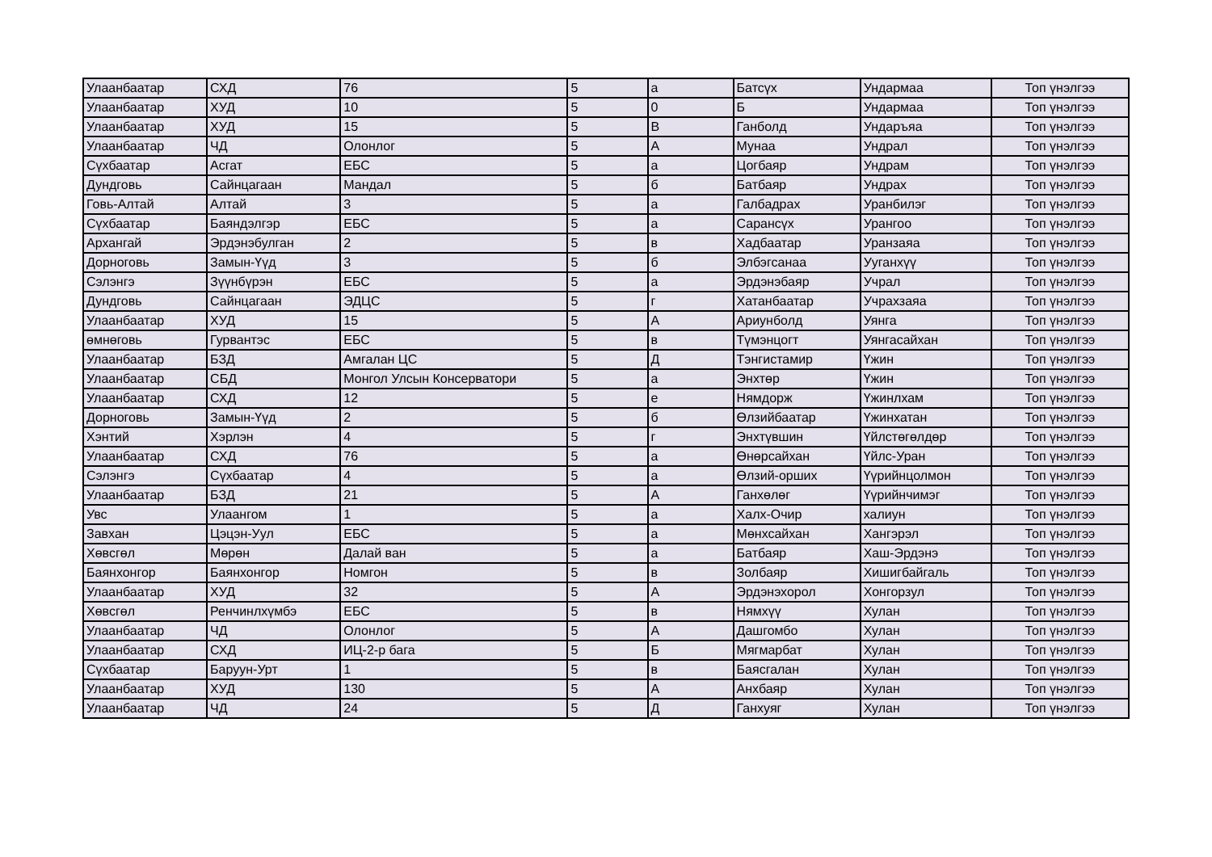| Улаанбаатар | СХД | 76 | 5 | а | Батсүх | Ундармаа | Топ үнэлгээ |
| Улаанбаатар | ХУД | 10 | 5 | 0 | Б | Ундармаа | Топ үнэлгээ |
| Улаанбаатар | ХУД | 15 | 5 | В | Ганболд | Ундаръяа | Топ үнэлгээ |
| Улаанбаатар | ЧД | Олонлог | 5 | А | Мунаа | Ундрал | Топ үнэлгээ |
| Сүхбаатар | Асгат | ЕБС | 5 | а | Цогбаяр | Ундрам | Топ үнэлгээ |
| Дундговь | Сайнцагаан | Мандал | 5 | б | Батбаяр | Ундрах | Топ үнэлгээ |
| Говь-Алтай | Алтай | 3 | 5 | а | Галбадрах | Уранбилэг | Топ үнэлгээ |
| Сүхбаатар | Баяндэлгэр | ЕБС | 5 | а | Сарансүх | Урангоо | Топ үнэлгээ |
| Архангай | Эрдэнэбулган | 2 | 5 | в | Хадбаатар | Уранзаяа | Топ үнэлгээ |
| Дорноговь | Замын-Үүд | 3 | 5 | б | Элбэгсанаа | Ууганхүү | Топ үнэлгээ |
| Сэлэнгэ | Зүүнбүрэн | ЕБС | 5 | а | Эрдэнэбаяр | Учрал | Топ үнэлгээ |
| Дундговь | Сайнцагаан | ЭДЦС | 5 | г | Хатанбаатар | Учрахзаяа | Топ үнэлгээ |
| Улаанбаатар | ХУД | 15 | 5 | А | Ариунболд | Уянга | Топ үнэлгээ |
| өмнөговь | Гурвантэс | ЕБС | 5 | в | Түмэнцогт | Уянгасайхан | Топ үнэлгээ |
| Улаанбаатар | БЗД | Амгалан ЦС | 5 | Д | Тэнгистамир | Үжин | Топ үнэлгээ |
| Улаанбаатар | СБД | Монгол Улсын Консерватори | 5 | а | Энхтөр | Үжин | Топ үнэлгээ |
| Улаанбаатар | СХД | 12 | 5 | е | Нямдорж | Үжинлхам | Топ үнэлгээ |
| Дорноговь | Замын-Үүд | 2 | 5 | б | Өлзийбаатар | Үжинхатан | Топ үнэлгээ |
| Хэнтий | Хэрлэн | 4 | 5 | г | Энхтүвшин | Үйлстөгөлдөр | Топ үнэлгээ |
| Улаанбаатар | СХД | 76 | 5 | а | Өнөрсайхан | Үйлс-Уран | Топ үнэлгээ |
| Сэлэнгэ | Сүхбаатар | 4 | 5 | а | Өлзий-орших | Үүрийнцолмон | Топ үнэлгээ |
| Улаанбаатар | БЗД | 21 | 5 | А | Ганхөлөг | Үүрийнчимэг | Топ үнэлгээ |
| Увс | Улаангом | 1 | 5 | а | Халх-Очир | халиун | Топ үнэлгээ |
| Завхан | Цэцэн-Уул | ЕБС | 5 | а | Мөнхсайхан | Хангэрэл | Топ үнэлгээ |
| Хөвсгөл | Мөрөн | Далай ван | 5 | а | Батбаяр | Хаш-Эрдэнэ | Топ үнэлгээ |
| Баянхонгор | Баянхонгор | Номгон | 5 | в | Золбаяр | Хишигбайгаль | Топ үнэлгээ |
| Улаанбаатар | ХУД | 32 | 5 | А | Эрдэнэхорол | Хонгорзул | Топ үнэлгээ |
| Хөвсгөл | Ренчинлхүмбэ | ЕБС | 5 | в | Нямхүү | Хулан | Топ үнэлгээ |
| Улаанбаатар | ЧД | Олонлог | 5 | А | Дашгомбо | Хулан | Топ үнэлгээ |
| Улаанбаатар | СХД | ИЦ-2-р бага | 5 | Б | Мягмарбат | Хулан | Топ үнэлгээ |
| Сүхбаатар | Баруун-Урт | 1 | 5 | в | Баясгалан | Хулан | Топ үнэлгээ |
| Улаанбаатар | ХУД | 130 | 5 | А | Анхбаяр | Хулан | Топ үнэлгээ |
| Улаанбаатар | ЧД | 24 | 5 | Д | Ганхуяг | Хулан | Топ үнэлгээ |